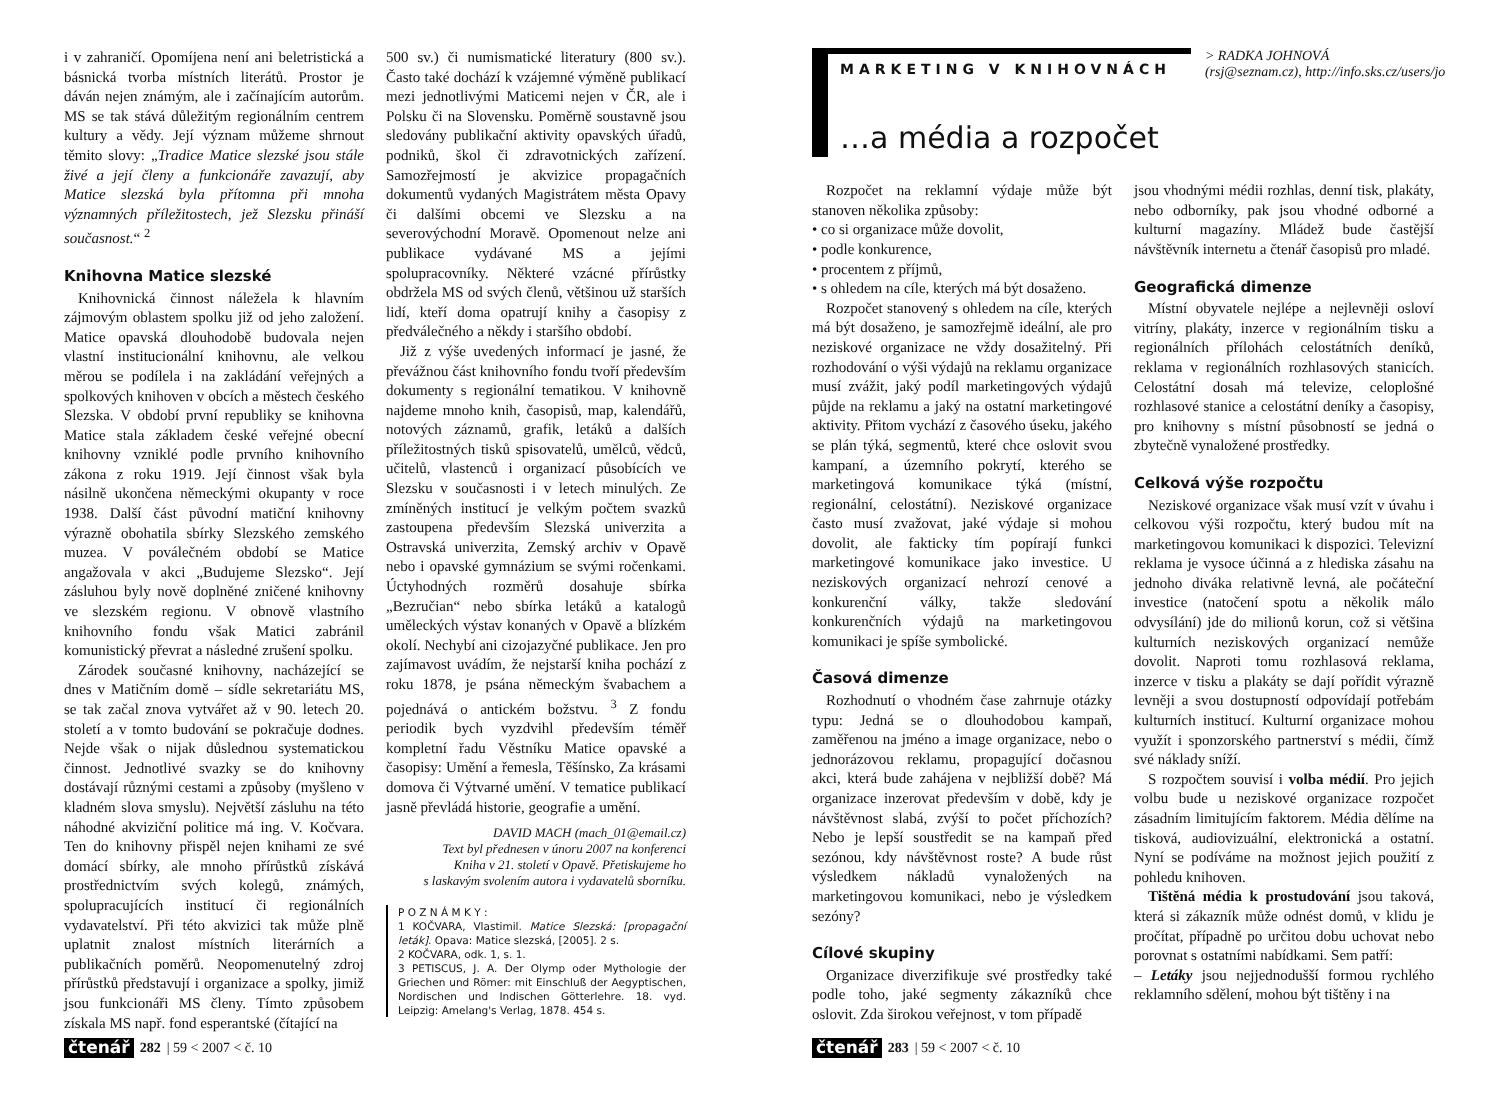i v zahraničí. Opomíjena není ani beletristická a básnická tvorba místních literátů. Prostor je dáván nejen známým, ale i začínajícím autorům. MS se tak stává důležitým regionálním centrem kultury a vědy. Její význam můžeme shrnout těmito slovy: „Tradice Matice slezské jsou stále živé a její členy a funkcionáře zavazují, aby Matice slezská byla přítomna při mnoha významných příležitostech, jež Slezsku přináší současnost.“ <sup>2</sup>
Knihovna Matice slezské
Knihovnická činnost náležela k hlavním zájmovým oblastem spolku již od jeho založení. Matice opavská dlouhodobě budovala nejen vlastní institucionální knihovnu, ale velkou měrou se podílela i na zakládání veřejných a spolkových knihoven v obcích a městech českého Slezska. V období první republiky se knihovna Matice stala základem české veřejné obecní knihovny vzniklé podle prvního knihovního zákona z roku 1919. Její činnost však byla násilně ukončena německými okupanty v roce 1938. Další část původní matiční knihovny výrazně obohatila sbírky Slezského zemského muzea. V poválečném období se Matice angažovala v akci „Budujeme Slezsko“. Její zásluhou byly nově doplněné zničené knihovny ve slezském regionu. V obnově vlastního knihovního fondu však Matici zabránil komunistický převrat a následné zrušení spolku.
Zárodek současné knihovny, nacházející se dnes v Matičním domě – sídle sekretariátu MS, se tak začal znova vytvářet až v 90. letech 20. století a v tomto budování se pokračuje dodnes. Nejde však o nijak důslednou systematickou činnost. Jednotlivé svazky se do knihovny dostávají různými cestami a způsoby (myšleno v kladném slova smyslu). Největší zásluhu na této náhodné akviziční politice má ing. V. Kočvara. Ten do knihovny přispěl nejen knihami ze své domácí sbírky, ale mnoho přírůstků získává prostřednictvím svých kolegů, známých, spolupracujících institucí či regionálních vydavatelství. Při této akvizici tak může plně uplatnit znalost místních literárních a publikačních poměrů. Neopomenutelný zdroj přírůstků představují i organizace a spolky, jimiž jsou funkcionáři MS členy. Tímto způsobem získala MS např. fond esperantské (čítající na
500 sv.) či numismatické literatury (800 sv.). Často také dochází k vzájemné výměně publikací mezi jednotlivými Maticemi nejen v ČR, ale i Polsku či na Slovensku. Poměrně soustavně jsou sledovány publikační aktivity opavských úřadů, podniků, škol či zdravotnických zařízení. Samozřejmostí je akvizice propagačních dokumentů vydaných Magistrátem města Opavy či dalšími obcemi ve Slezsku a na severovýchodní Moravě. Opomenout nelze ani publikace vydávané MS a jejími spolupracovníky. Některé vzácné přírůstky obdržela MS od svých členů, většinou už starších lidí, kteří doma opatrují knihy a časopisy z předválečného a někdy i staršího období.
Již z výše uvedených informací je jasné, že převážnou část knihovního fondu tvoří především dokumenty s regionální tematikou. V knihovně najdeme mnoho knih, časopisů, map, kalendářů, notových záznamů, grafik, letáků a dalších příležitostných tisků spisovatelů, umělců, vědců, učitelů, vlastenců i organizací působících ve Slezsku v současnosti i v letech minulých. Ze zmíněných institucí je velkým počtem svazků zastoupena především Slezská univerzita a Ostravská univerzita, Zemský archiv v Opavě nebo i opavské gymnázium se svými ročenkami. Úctyhodných rozměrů dosahuje sbírka „Bezručian“ nebo sbírka letáků a katalogů uměleckých výstav konaných v Opavě a blízkém okolí. Nechybí ani cizojazyčné publikace. Jen pro zajímavost uvádím, že nejstarší kniha pochází z roku 1878, je psána německým švabachem a pojednává o antickém božstvu. <sup>3</sup> Z fondu periodik bych vyzdvihl především téměř kompletní řadu Věstníku Matice opavské a časopisy: Umění a řemesla, Těšínsko, Za krásami domova či Výtvarné umění. V tematice publikací jasně převládá historie, geografie a umění.
DAVID MACH (mach_01@email.cz)
Text byl přednesen v únoru 2007 na konferenci
Kniha v 21. století v Opavě. Přetiskujeme ho
s laskavým svolením autora i vydavatelů sborníku.
P O Z N Á M K Y :
1 KOČVARA, Vlastimil. Matice Slezská: [propagační leták]. Opava: Matice slezská, [2005]. 2 s.
2 KOČVARA, odk. 1, s. 1.
3 PETISCUS, J. A. Der Olymp oder Mythologie der Griechen und Römer: mit Einschluß der Aegyptischen, Nordischen und Indischen Götterlehre. 18. vyd. Leipzig: Amelang's Verlag, 1878. 454 s.
čtenář 282 | 59 < 2007 < č. 10
MARKETING V KNIHOVNÁCH
…a média a rozpočet
> RADKA JOHNOVÁ
(rsj@seznam.cz), http://info.sks.cz/users/jo
Rozpočet na reklamní výdaje může být stanoven několika způsoby:
• co si organizace může dovolit,
• podle konkurence,
• procentem z příjmů,
• s ohledem na cíle, kterých má být dosaženo.
Rozpočet stanovený s ohledem na cíle, kterých má být dosaženo, je samozřejmě ideální, ale pro neziskové organizace ne vždy dosažitelný. Při rozhodování o výši výdajů na reklamu organizace musí zvážit, jaký podíl marketingových výdajů půjde na reklamu a jaký na ostatní marketingové aktivity. Přitom vychází z časového úseku, jakého se plán týká, segmentů, které chce oslovit svou kampaní, a územního pokrytí, kterého se marketingová komunikace týká (místní, regionální, celostátní). Neziskové organizace často musí zvažovat, jaké výdaje si mohou dovolit, ale fakticky tím popírají funkci marketingové komunikace jako investice. U neziskových organizací nehrozí cenové a konkurenční války, takže sledování konkurenčních výdajů na marketingovou komunikaci je spíše symbolické.
Časová dimenze
Rozhodnutí o vhodném čase zahrnuje otázky typu: Jedná se o dlouhodobou kampaň, zaměřenou na jméno a image organizace, nebo o jednorázovou reklamu, propagující dočasnou akci, která bude zahájena v nejbližší době? Má organizace inzerovat především v době, kdy je návštěvnost slabá, zvýší to počet příchozích? Nebo je lepší soustředit se na kampaň před sezónou, kdy návštěvnost roste? A bude růst výsledkem nákladů vynaložených na marketingovou komunikaci, nebo je výsledkem sezóny?
Cílové skupiny
Organizace diverzifikuje své prostředky také podle toho, jaké segmenty zákazníků chce oslovit. Zda širokou veřejnost, v tom případě
jsou vhodnými médii rozhlas, denní tisk, plakáty, nebo odborníky, pak jsou vhodné odborné a kulturní magazíny. Mládež bude častější návštěvník internetu a čtenář časopisů pro mladé.
Geografická dimenze
Místní obyvatele nejlépe a nejlevněji osloví vitríny, plakáty, inzerce v regionálním tisku a regionálních přílohách celostátních deníků, reklama v regionálních rozhlasových stanicích. Celostátní dosah má televize, celoplošné rozhlasové stanice a celostátní deníky a časopisy, pro knihovny s místní působností se jedná o zbytečně vynaložené prostředky.
Celková výše rozpočtu
Neziskové organizace však musí vzít v úvahu i celkovou výši rozpočtu, který budou mít na marketingovou komunikaci k dispozici. Televizní reklama je vysoce účinná a z hlediska zásahu na jednoho diváka relativně levná, ale počáteční investice (natočení spotu a několik málo odvysílání) jde do milionů korun, což si většina kulturních neziskových organizací nemůže dovolit. Naproti tomu rozhlasová reklama, inzerce v tisku a plakáty se dají pořídit výrazně levněji a svou dostupností odpovídají potřebám kulturních institucí. Kulturní organizace mohou využít i sponzorského partnerství s médii, čímž své náklady sníží.
S rozpočtem souvisí i volba médií. Pro jejich volbu bude u neziskové organizace rozpočet zásadním limitujícím faktorem. Média dělíme na tisková, audiovizuální, elektronická a ostatní. Nyní se podíváme na možnost jejich použití z pohledu knihoven.
Tištěná média k prostudování jsou taková, která si zákazník může odnést domů, v klidu je pročítat, případně po určitou dobu uchovat nebo porovnat s ostatními nabídkami. Sem patří:
– Letáky jsou nejjednodušší formou rychlého reklamního sdělení, mohou být tištěny i na
čtenář 283 | 59 < 2007 < č. 10